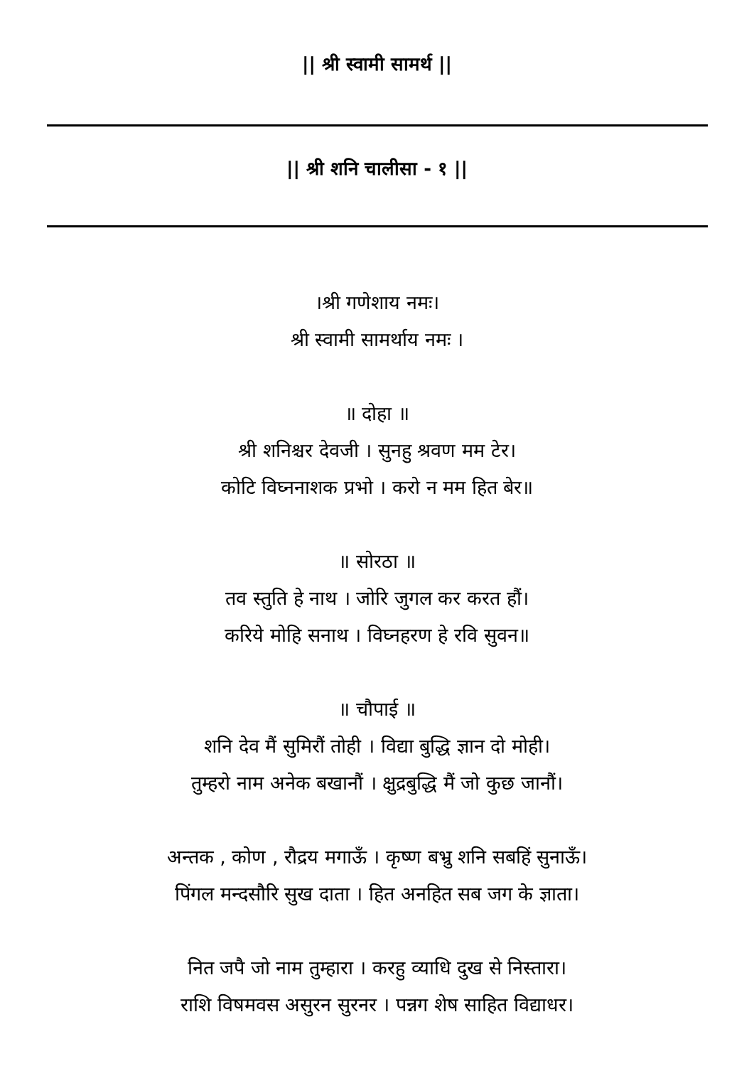|| श्री स्वामी सामर्थ ||
|| श्री शनि चालीसा - १ ||
।श्री गणेशाय नमः।
श्री स्वामी सामर्थाय नमः ।
॥ दोहा ॥
श्री शनिश्चर देवजी । सुनहु श्रवण मम टेर।
कोटि विघ्ननाशक प्रभो । करो न मम हित बेर॥
॥ सोरठा ॥
तव स्तुति हे नाथ । जोरि जुगल कर करत हौं।
करिये मोहि सनाथ । विघ्नहरण हे रवि सुवन॥
॥ चौपाई ॥
शनि देव मैं सुमिरौं तोही । विद्या बुद्धि ज्ञान दो मोही।
तुम्हरो नाम अनेक बखानौं । क्षुद्रबुद्धि मैं जो कुछ जानौं।
अन्तक , कोण , रौद्रय मगाऊँ । कृष्ण बभ्रु शनि सबहिं सुनाऊँ।
पिंगल मन्दसौरि सुख दाता । हित अनहित सब जग के ज्ञाता।
नित जपै जो नाम तुम्हारा । करहु व्याधि दुख से निस्तारा।
राशि विषमवस असुरन सुरनर । पन्नग शेष साहित विद्याधर।